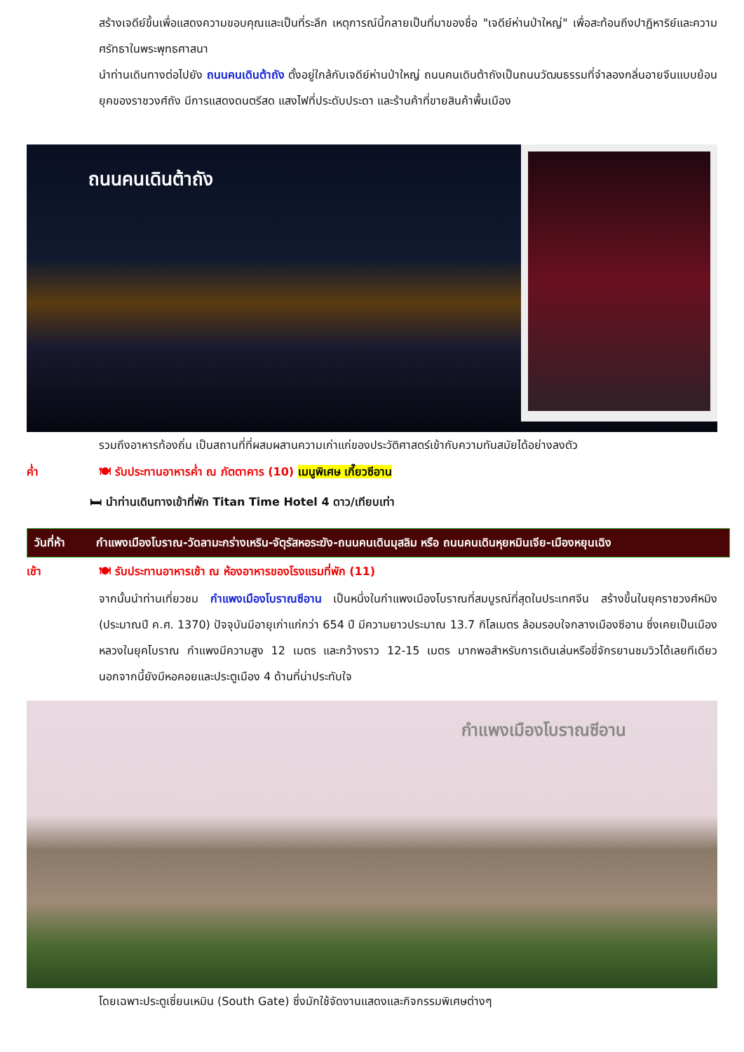สร้างเจดีย์ขึ้นเพื่อแสดงความขอบคุณและเป็นที่ระลึก เหตุการณ์นี้กลายเป็นที่มาของชื่อ "เจดีย์ห่านป่าใหญ่" เพื่อสะท้อนถึงปาฏิหาริย์และความศรัทธาในพระพุทธศาสนา
นำท่านเดินทางต่อไปยัง ถนนคนเดินต้าถัง ตั้งอยู่ใกล้กับเจดีย์ห่านป่าใหญ่ ถนนคนเดินต้าถังเป็นถนนวัฒนธรรมที่จำลองกลิ่นอายจีนแบบย้อนยุคของราชวงศ์ถัง มีการแสดงดนตรีสด แสงไฟที่ประดับประดา และร้านค้าที่ขายสินค้าพื้นเมือง
ถนนคนเดินต้าถัง
รวมถึงอาหารท้องถิ่น เป็นสถานที่ที่ผสมผสานความเก่าแก่ของประวัติศาสตร์เข้ากับความทันสมัยได้อย่างลงตัว
ค่ำ 🍽 รับประทานอาหารค่ำ ณ ภัตตาคาร (10) เมนูพิเศษ เกี๊ยวซีอาน
🛏 นำท่านเดินทางเข้าที่พัก Titan Time Hotel 4 ดาว/เทียบเท่า
วันที่ห้า กำแพงเมืองโบราณ-วัดลามะกร่างเหริน-จัตุรัสหอระฆัง-ถนนคนเดินมุสลิม หรือ ถนนคนเดินหุยหมินเจีย-เมืองหยุนเฉิง
เช้า 🍽 รับประทานอาหารเช้า ณ ห้องอาหารของโรงแรมที่พัก (11)
จากนั้นนำท่านเที่ยวชม กำแพงเมืองโบราณซีอาน เป็นหนึ่งในกำแพงเมืองโบราณที่สมบูรณ์ที่สุดในประเทศจีน สร้างขึ้นในยุคราชวงศ์หมิง (ประมาณปี ค.ศ. 1370) ปัจจุบันมีอายุเก่าแก่กว่า 654 ปี มีความยาวประมาณ 13.7 กิโลเมตร ล้อมรอบใจกลางเมืองซีอาน ซึ่งเคยเป็นเมืองหลวงในยุคโบราณ กำแพงมีความสูง 12 เมตร และกว้างราว 12-15 เมตร มากพอสำหรับการเดินเล่นหรือขี่จักรยานชมวิวได้เลยทีเดียว นอกจากนี้ยังมีหอคอยและประตูเมือง 4 ด้านที่น่าประทับใจ
กำแพงเมืองโบราณซีอาน
โดยเฉพาะประตูเซี่ยนเหมิน (South Gate) ซึ่งมักใช้จัดงานแสดงและกิจกรรมพิเศษต่างๆ